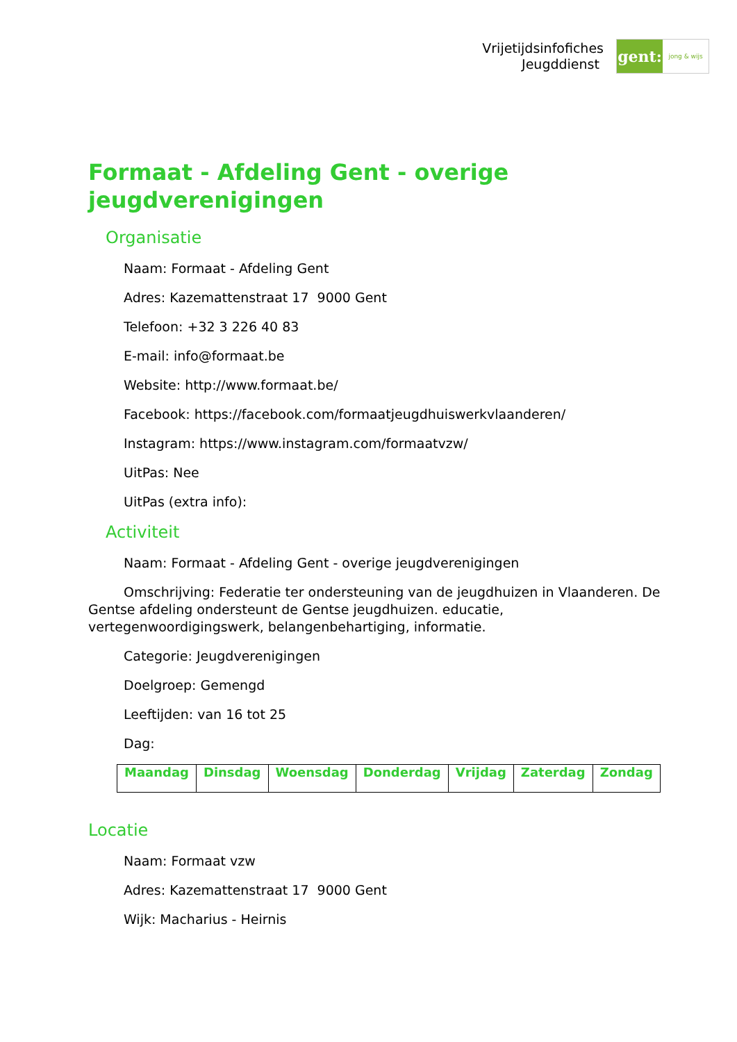Vrijetijdsinfofiches
Jeugddienst
gent:
jong & wijs
Formaat - Afdeling Gent - overige jeugdverenigingen
Organisatie
Naam: Formaat - Afdeling Gent
Adres: Kazemattenstraat 17 9000 Gent
Telefoon: +32 3 226 40 83
E-mail: info@formaat.be
Website: http://www.formaat.be/
Facebook: https://facebook.com/formaatjeugdhuiswerkvlaanderen/
Instagram: https://www.instagram.com/formaatvzw/
UitPas: Nee
UitPas (extra info):
Activiteit
Naam: Formaat - Afdeling Gent - overige jeugdverenigingen
Omschrijving: Federatie ter ondersteuning van de jeugdhuizen in Vlaanderen. De Gentse afdeling ondersteunt de Gentse jeugdhuizen. educatie, vertegenwoordigingswerk, belangenbehartiging, informatie.
Categorie: Jeugdverenigingen
Doelgroep: Gemengd
Leeftijden: van 16 tot 25
Dag:
| Maandag | Dinsdag | Woensdag | Donderdag | Vrijdag | Zaterdag | Zondag |
| --- | --- | --- | --- | --- | --- | --- |
Locatie
Naam: Formaat vzw
Adres: Kazemattenstraat 17 9000 Gent
Wijk: Macharius - Heirnis